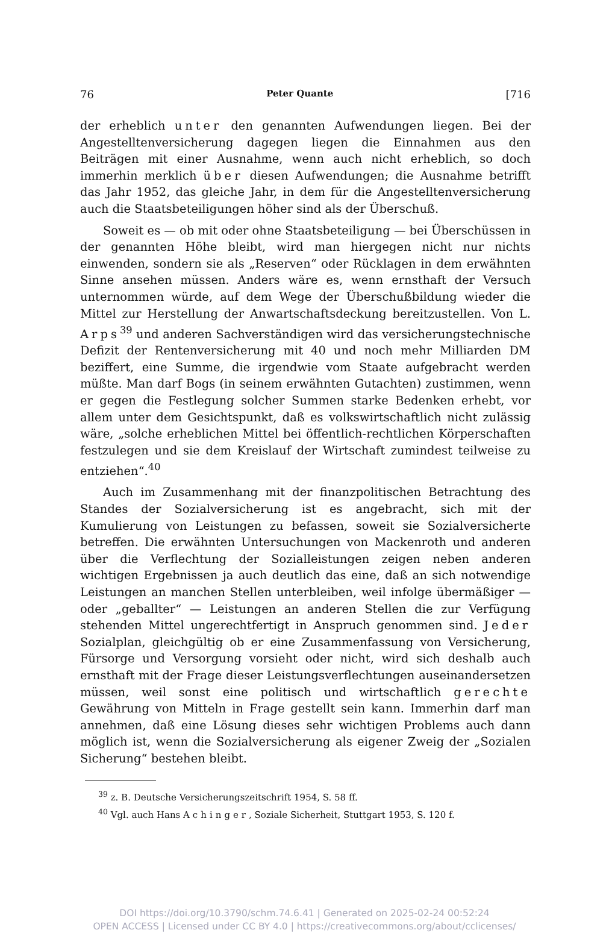76 Peter Quante [716
der erheblich unter den genannten Aufwendungen liegen. Bei der Angestelltenversicherung dagegen liegen die Einnahmen aus den Beiträgen mit einer Ausnahme, wenn auch nicht erheblich, so doch immerhin merklich über diesen Aufwendungen; die Ausnahme betrifft das Jahr 1952, das gleiche Jahr, in dem für die Angestelltenversicherung auch die Staatsbeteiligungen höher sind als der Überschuß.
Soweit es — ob mit oder ohne Staatsbeteiligung — bei Überschüssen in der genannten Höhe bleibt, wird man hiergegen nicht nur nichts einwenden, sondern sie als „Reserven“ oder Rücklagen in dem erwähnten Sinne ansehen müssen. Anders wäre es, wenn ernsthaft der Versuch unternommen würde, auf dem Wege der Überschußbildung wieder die Mittel zur Herstellung der Anwartschaftsdeckung bereitzustellen. Von L. Arps<sup>39</sup> und anderen Sachverständigen wird das versicherungstechnische Defizit der Rentenversicherung mit 40 und noch mehr Milliarden DM beziffert, eine Summe, die irgendwie vom Staate aufgebracht werden müßte. Man darf Bogs (in seinem erwähnten Gutachten) zustimmen, wenn er gegen die Festlegung solcher Summen starke Bedenken erhebt, vor allem unter dem Gesichtspunkt, daß es volkswirtschaftlich nicht zulässig wäre, „solche erheblichen Mittel bei öffentlich-rechtlichen Körperschaften festzulegen und sie dem Kreislauf der Wirtschaft zumindest teilweise zu entziehen“.<sup>40</sup>
Auch im Zusammenhang mit der finanzpolitischen Betrachtung des Standes der Sozialversicherung ist es angebracht, sich mit der Kumulierung von Leistungen zu befassen, soweit sie Sozialversicherte betreffen. Die erwähnten Untersuchungen von Mackenroth und anderen über die Verflechtung der Sozialleistungen zeigen neben anderen wichtigen Ergebnissen ja auch deutlich das eine, daß an sich notwendige Leistungen an manchen Stellen unterbleiben, weil infolge übermäßiger — oder „geballter“ — Leistungen an anderen Stellen die zur Verfügung stehenden Mittel ungerechtfertigt in Anspruch genommen sind. Jeder Sozialplan, gleichgültig ob er eine Zusammenfassung von Versicherung, Fürsorge und Versorgung vorsieht oder nicht, wird sich deshalb auch ernsthaft mit der Frage dieser Leistungsverflechtungen auseinandersetzen müssen, weil sonst eine politisch und wirtschaftlich gerechte Gewährung von Mitteln in Frage gestellt sein kann. Immerhin darf man annehmen, daß eine Lösung dieses sehr wichtigen Problems auch dann möglich ist, wenn die Sozialversicherung als eigener Zweig der „Sozialen Sicherung“ bestehen bleibt.
<sup>39</sup> z. B. Deutsche Versicherungszeitschrift 1954, S. 58 ff.
<sup>40</sup> Vgl. auch Hans Achinger, Soziale Sicherheit, Stuttgart 1953, S. 120 f.
DOI https://doi.org/10.3790/schm.74.6.41 | Generated on 2025-02-24 00:52:24
OPEN ACCESS | Licensed under CC BY 4.0 | https://creativecommons.org/about/cclicenses/